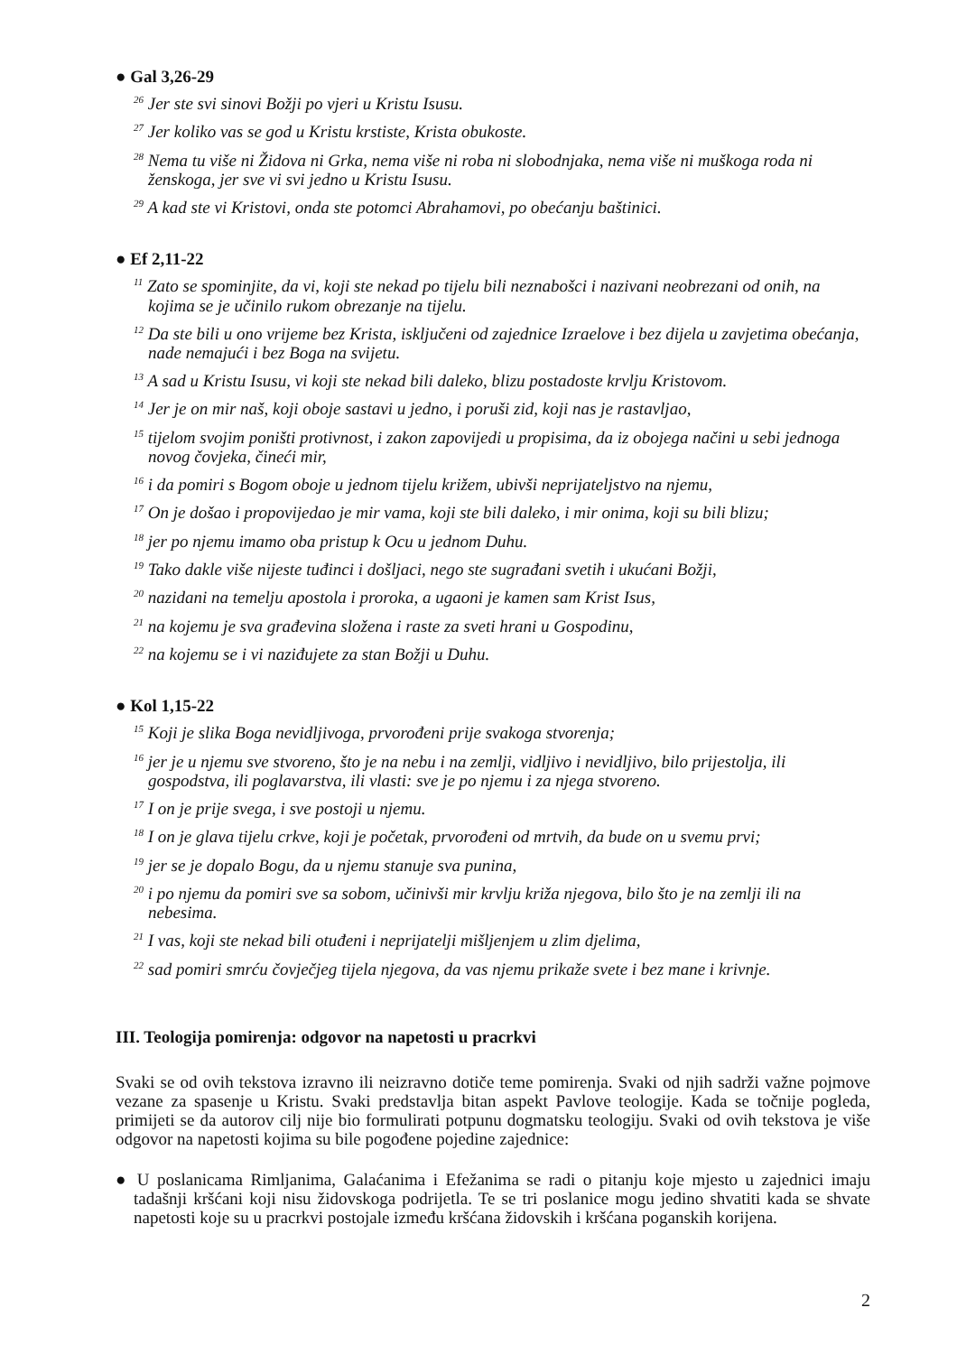● Gal 3,26-29
<sup>26</sup> Jer ste svi sinovi Božji po vjeri u Kristu Isusu.
<sup>27</sup> Jer koliko vas se god u Kristu krstiste, Krista obukoste.
<sup>28</sup> Nema tu više ni Židova ni Grka, nema više ni roba ni slobodnjaka, nema više ni muškoga roda ni ženskoga, jer sve vi svi jedno u Kristu Isusu.
<sup>29</sup> A kad ste vi Kristovi, onda ste potomci Abrahamovi, po obećanju baštinici.
● Ef 2,11-22
<sup>11</sup> Zato se spominjite, da vi, koji ste nekad po tijelu bili neznabošci i nazivani neobrezani od onih, na kojima se je učinilo rukom obrezanje na tijelu.
<sup>12</sup> Da ste bili u ono vrijeme bez Krista, isključeni od zajednice Izraelove i bez dijela u zavjetima obećanja, nade nemajući i bez Boga na svijetu.
<sup>13</sup> A sad u Kristu Isusu, vi koji ste nekad bili daleko, blizu postadoste krvlju Kristovom.
<sup>14</sup> Jer je on mir naš, koji oboje sastavi u jedno, i poruši zid, koji nas je rastavljao,
<sup>15</sup> tijelom svojim poništi protivnost, i zakon zapovijedi u propisima, da iz obojega načini u sebi jednoga novog čovjeka, čineći mir,
<sup>16</sup> i da pomiri s Bogom oboje u jednom tijelu križem, ubivši neprijateljstvo na njemu,
<sup>17</sup> On je došao i propovijedao je mir vama, koji ste bili daleko, i mir onima, koji su bili blizu;
<sup>18</sup> jer po njemu imamo oba pristup k Ocu u jednom Duhu.
<sup>19</sup> Tako dakle više nijeste tuđinci i došljaci, nego ste sugrađani svetih i ukućani Božji,
<sup>20</sup> nazidani na temelju apostola i proroka, a ugaoni je kamen sam Krist Isus,
<sup>21</sup> na kojemu je sva građevina složena i raste za sveti hrani u Gospodinu,
<sup>22</sup> na kojemu se i vi naziđujete za stan Božji u Duhu.
● Kol 1,15-22
<sup>15</sup> Koji je slika Boga nevidljivoga, prvorođeni prije svakoga stvorenja;
<sup>16</sup> jer je u njemu sve stvoreno, što je na nebu i na zemlji, vidljivo i nevidljivo, bilo prijestolja, ili gospodstva, ili poglavarstva, ili vlasti: sve je po njemu i za njega stvoreno.
<sup>17</sup> I on je prije svega, i sve postoji u njemu.
<sup>18</sup> I on je glava tijelu crkve, koji je početak, prvorođeni od mrtvih, da bude on u svemu prvi;
<sup>19</sup> jer se je dopalo Bogu, da u njemu stanuje sva punina,
<sup>20</sup> i po njemu da pomiri sve sa sobom, učinivši mir krvlju križa njegova, bilo što je na zemlji ili na nebesima.
<sup>21</sup> I vas, koji ste nekad bili otuđeni i neprijatelji mišljenjem u zlim djelima,
<sup>22</sup> sad pomiri smrću čovječjeg tijela njegova, da vas njemu prikaže svete i bez mane i krivnje.
III. Teologija pomirenja: odgovor na napetosti u pracrkvi
Svaki se od ovih tekstova izravno ili neizravno dotiče teme pomirenja. Svaki od njih sadrži važne pojmove vezane za spasenje u Kristu. Svaki predstavlja bitan aspekt Pavlove teologije. Kada se točnije pogleda, primijeti se da autorov cilj nije bio formulirati potpunu dogmatsku teologiju. Svaki od ovih tekstova je više odgovor na napetosti kojima su bile pogođene pojedine zajednice:
● U poslanicama Rimljanima, Galaćanima i Efežanima se radi o pitanju koje mjesto u zajednici imaju tadašnji kršćani koji nisu židovskoga podrijetla. Te se tri poslanice mogu jedino shvatiti kada se shvate napetosti koje su u pracrkvi postojale između kršćana židovskih i kršćana poganskih korijena.
2